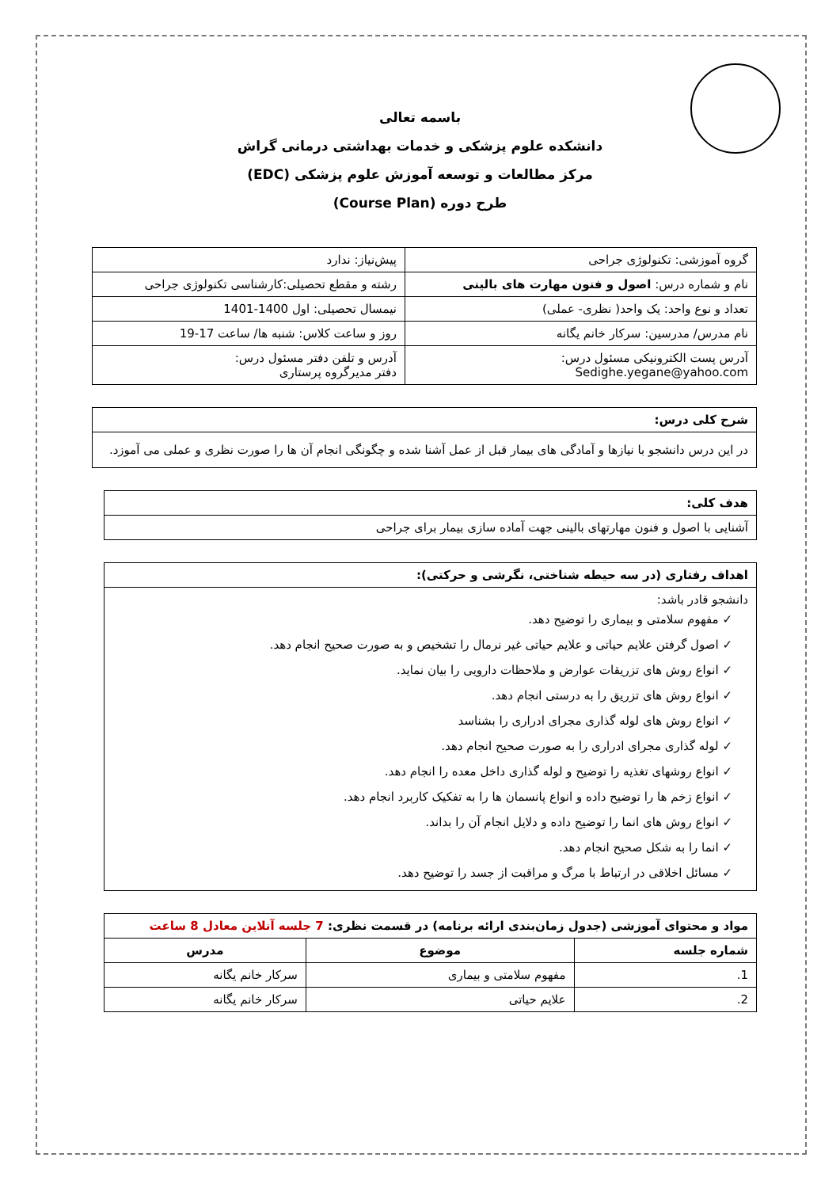باسمه تعالی
دانشکده علوم پزشکی و خدمات بهداشتی درمانی گراش
مرکز مطالعات و توسعه آموزش علوم پزشکی (EDC)
طرح دوره (Course Plan)
| گروه آموزشی: تکنولوژی جراحی | پیش‌نیاز: ندارد |
| نام و شماره درس: اصول و فنون مهارت های بالینی | رشته و مقطع تحصیلی:کارشناسی تکنولوژی جراحی |
| تعداد و نوع واحد: یک واحد( نظری- عملی) | نیمسال تحصیلی: اول 1400-1401 |
| نام مدرس/ مدرسین: سرکار خانم یگانه | روز و ساعت کلاس: شنبه ها/ ساعت 17-19 |
| آدرس پست الکترونیکی مسئول درس: Sedighe.yegane@yahoo.com | آدرس و تلفن دفتر مسئول درس: دفتر مدیرگروه پرستاری |
| شرح کلی درس: |
| --- |
| در این درس دانشجو با نیازها و آمادگی های بیمار قبل از عمل آشنا شده و چگونگی انجام آن ها را صورت نظری و عملی می آموزد. |
| هدف کلی: |
| --- |
| آشنایی با اصول و فنون مهارتهای بالینی جهت آماده سازی بیمار برای جراحی |
| اهداف رفتاری (در سه حیطه شناختی، نگرشی و حرکتی): |
| --- |
| دانشجو قادر باشد: ✓ مفهوم سلامتی و بیماری را توضیح دهد. ✓ اصول گرفتن علایم حیاتی و علایم حیاتی غیر نرمال را تشخیص و به صورت صحیح انجام دهد. ✓ انواع روش های تزریقات عوارض و ملاحظات دارویی را بیان نماید. ✓ انواع روش های تزریق را به درستی انجام دهد. ✓ انواع روش های لوله گذاری مجرای ادراری را بشناسد ✓ لوله گذاری مجرای ادراری را به صورت صحیح انجام دهد. ✓ انواع روشهای تغذیه را توضیح و لوله گذاری داخل معده را انجام دهد. ✓ انواع زخم ها را توضیح داده و انواع پانسمان ها را به تفکیک کاربرد انجام دهد. ✓ انواع روش های انما را توضیح داده و دلایل انجام آن را بداند. ✓ انما را به شکل صحیح انجام دهد. ✓ مسائل اخلاقی در ارتباط با مرگ و مراقبت از جسد را توضیح دهد. |
| مواد و محتوای آموزشی (جدول زمان‌بندی ارائه برنامه) در قسمت نظری: 7 جلسه آنلاین معادل 8 ساعت | | |
| --- | --- | --- |
| شماره جلسه | موضوع | مدرس |
| 1. | مفهوم سلامتی و بیماری | سرکار خانم یگانه |
| 2. | علایم حیاتی | سرکار خانم یگانه |